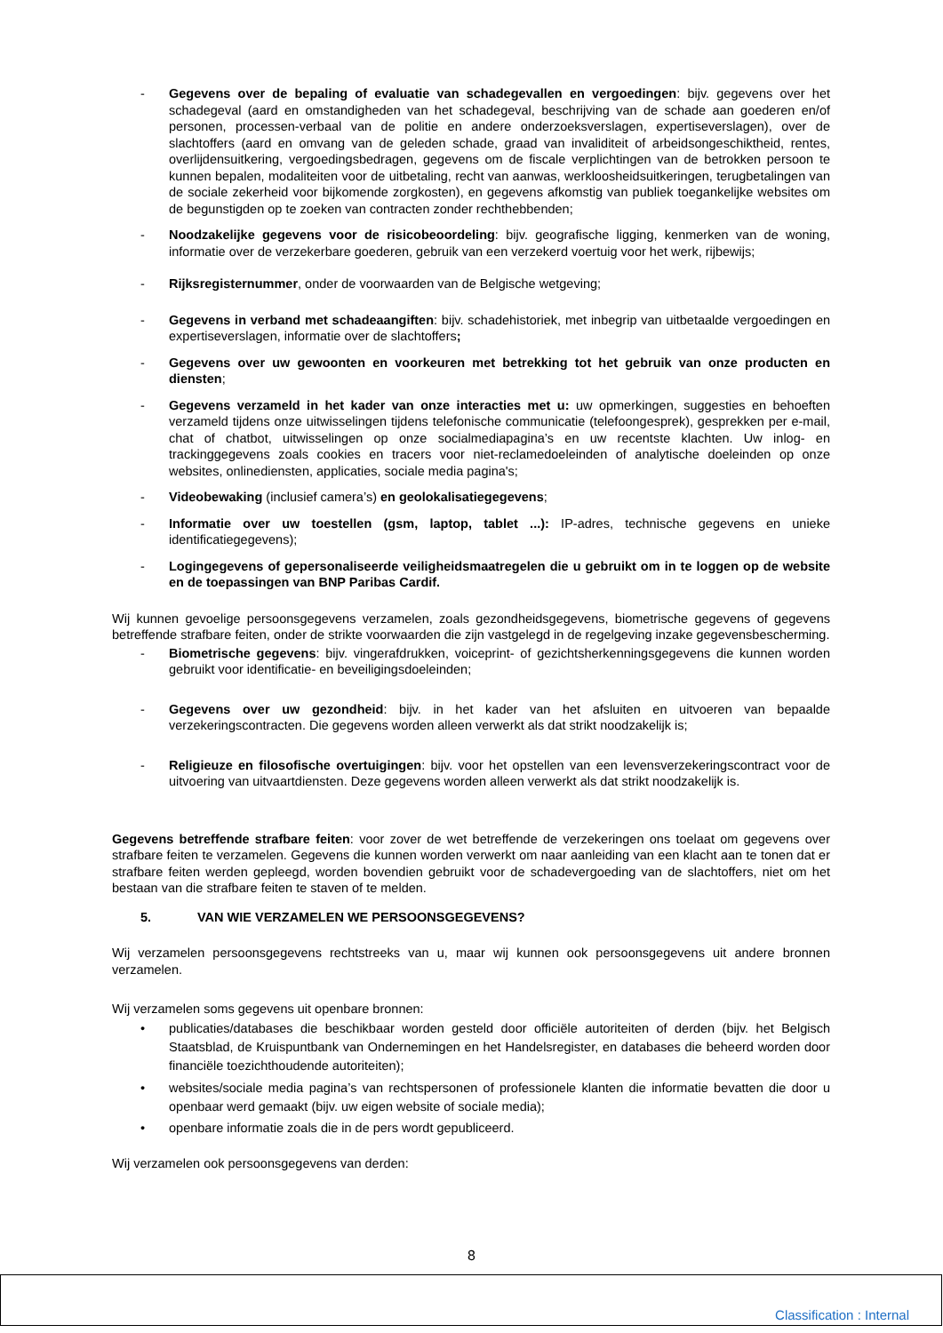- Gegevens over de bepaling of evaluatie van schadegevallen en vergoedingen: bijv. gegevens over het schadegeval (aard en omstandigheden van het schadegeval, beschrijving van de schade aan goederen en/of personen, processen-verbaal van de politie en andere onderzoeksverslagen, expertiseverslagen), over de slachtoffers (aard en omvang van de geleden schade, graad van invaliditeit of arbeidsongeschiktheid, rentes, overlijdensuitkering, vergoedingsbedragen, gegevens om de fiscale verplichtingen van de betrokken persoon te kunnen bepalen, modaliteiten voor de uitbetaling, recht van aanwas, werkloosheidsuitkeringen, terugbetalingen van de sociale zekerheid voor bijkomende zorgkosten), en gegevens afkomstig van publiek toegankelijke websites om de begunstigden op te zoeken van contracten zonder rechthebbenden;
- Noodzakelijke gegevens voor de risicobeoordeling: bijv. geografische ligging, kenmerken van de woning, informatie over de verzekerbare goederen, gebruik van een verzekerd voertuig voor het werk, rijbewijs;
- Rijksregisternummer, onder de voorwaarden van de Belgische wetgeving;
- Gegevens in verband met schadeaangiften: bijv. schadehistoriek, met inbegrip van uitbetaalde vergoedingen en expertiseverslagen, informatie over de slachtoffers;
- Gegevens over uw gewoonten en voorkeuren met betrekking tot het gebruik van onze producten en diensten;
- Gegevens verzameld in het kader van onze interacties met u: uw opmerkingen, suggesties en behoeften verzameld tijdens onze uitwisselingen tijdens telefonische communicatie (telefoongesprek), gesprekken per e-mail, chat of chatbot, uitwisselingen op onze socialmediapagina’s en uw recentste klachten. Uw inlog- en trackinggegevens zoals cookies en tracers voor niet-reclamedoeleinden of analytische doeleinden op onze websites, onlinediensten, applicaties, sociale media pagina's;
- Videobewaking (inclusief camera’s) en geolokalisatiegegevens;
- Informatie over uw toestellen (gsm, laptop, tablet ...): IP-adres, technische gegevens en unieke identificatiegegevens);
- Logingegevens of gepersonaliseerde veiligheidsmaatregelen die u gebruikt om in te loggen op de website en de toepassingen van BNP Paribas Cardif.
Wij kunnen gevoelige persoonsgegevens verzamelen, zoals gezondheidsgegevens, biometrische gegevens of gegevens betreffende strafbare feiten, onder de strikte voorwaarden die zijn vastgelegd in de regelgeving inzake gegevensbescherming.
- Biometrische gegevens: bijv. vingerafdrukken, voiceprint- of gezichtsherkenningsgegevens die kunnen worden gebruikt voor identificatie- en beveiligingsdoeleinden;
- Gegevens over uw gezondheid: bijv. in het kader van het afsluiten en uitvoeren van bepaalde verzekeringscontracten. Die gegevens worden alleen verwerkt als dat strikt noodzakelijk is;
- Religieuze en filosofische overtuigingen: bijv. voor het opstellen van een levensverzekeringscontract voor de uitvoering van uitvaartdiensten. Deze gegevens worden alleen verwerkt als dat strikt noodzakelijk is.
Gegevens betreffende strafbare feiten: voor zover de wet betreffende de verzekeringen ons toelaat om gegevens over strafbare feiten te verzamelen. Gegevens die kunnen worden verwerkt om naar aanleiding van een klacht aan te tonen dat er strafbare feiten werden gepleegd, worden bovendien gebruikt voor de schadevergoeding van de slachtoffers, niet om het bestaan van die strafbare feiten te staven of te melden.
5. VAN WIE VERZAMELEN WE PERSOONSGEGEVENS?
Wij verzamelen persoonsgegevens rechtstreeks van u, maar wij kunnen ook persoonsgegevens uit andere bronnen verzamelen.
Wij verzamelen soms gegevens uit openbare bronnen:
• publicaties/databases die beschikbaar worden gesteld door officiële autoriteiten of derden (bijv. het Belgisch Staatsblad, de Kruispuntbank van Ondernemingen en het Handelsregister, en databases die beheerd worden door financiële toezichthoudende autoriteiten);
• websites/sociale media pagina’s van rechtspersonen of professionele klanten die informatie bevatten die door u openbaar werd gemaakt (bijv. uw eigen website of sociale media);
• openbare informatie zoals die in de pers wordt gepubliceerd.
Wij verzamelen ook persoonsgegevens van derden:
8
Classification : Internal